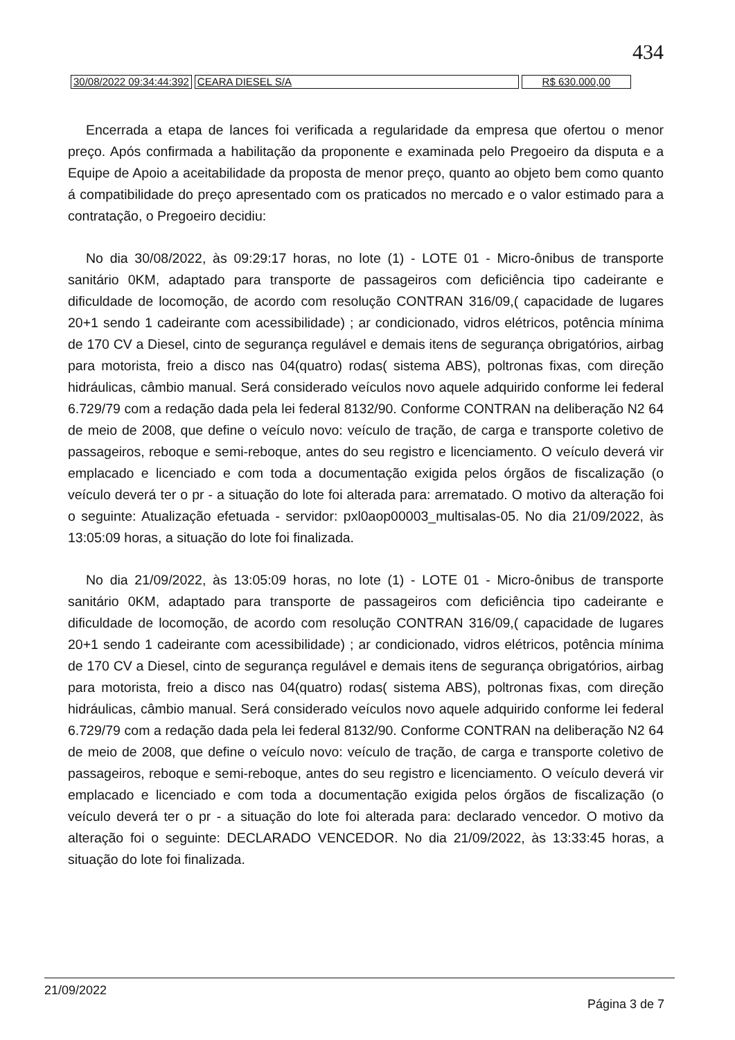434
| 30/08/2022 09:34:44:392 | CEARA DIESEL S/A | R$ 630.000,00 |
Encerrada a etapa de lances foi verificada a regularidade da empresa que ofertou o menor preço. Após confirmada a habilitação da proponente e examinada pelo Pregoeiro da disputa e a Equipe de Apoio a aceitabilidade da proposta de menor preço, quanto ao objeto bem como quanto á compatibilidade do preço apresentado com os praticados no mercado e o valor estimado para a contratação, o Pregoeiro decidiu:
No dia 30/08/2022, às 09:29:17 horas, no lote (1) - LOTE 01 - Micro-ônibus de transporte sanitário 0KM, adaptado para transporte de passageiros com deficiência tipo cadeirante e dificuldade de locomoção, de acordo com resolução CONTRAN 316/09,( capacidade de lugares 20+1 sendo 1 cadeirante com acessibilidade) ; ar condicionado, vidros elétricos, potência mínima de 170 CV a Diesel, cinto de segurança regulável e demais itens de segurança obrigatórios, airbag para motorista, freio a disco nas 04(quatro) rodas( sistema ABS), poltronas fixas, com direção hidráulicas, câmbio manual. Será considerado veículos novo aquele adquirido conforme lei federal 6.729/79 com a redação dada pela lei federal 8132/90. Conforme CONTRAN na deliberação N2 64 de meio de 2008, que define o veículo novo: veículo de tração, de carga e transporte coletivo de passageiros, reboque e semi-reboque, antes do seu registro e licenciamento. O veículo deverá vir emplacado e licenciado e com toda a documentação exigida pelos órgãos de fiscalização (o veículo deverá ter o pr - a situação do lote foi alterada para: arrematado. O motivo da alteração foi o seguinte: Atualização efetuada - servidor: pxl0aop00003_multisalas-05. No dia 21/09/2022, às 13:05:09 horas, a situação do lote foi finalizada.
No dia 21/09/2022, às 13:05:09 horas, no lote (1) - LOTE 01 - Micro-ônibus de transporte sanitário 0KM, adaptado para transporte de passageiros com deficiência tipo cadeirante e dificuldade de locomoção, de acordo com resolução CONTRAN 316/09,( capacidade de lugares 20+1 sendo 1 cadeirante com acessibilidade) ; ar condicionado, vidros elétricos, potência mínima de 170 CV a Diesel, cinto de segurança regulável e demais itens de segurança obrigatórios, airbag para motorista, freio a disco nas 04(quatro) rodas( sistema ABS), poltronas fixas, com direção hidráulicas, câmbio manual. Será considerado veículos novo aquele adquirido conforme lei federal 6.729/79 com a redação dada pela lei federal 8132/90. Conforme CONTRAN na deliberação N2 64 de meio de 2008, que define o veículo novo: veículo de tração, de carga e transporte coletivo de passageiros, reboque e semi-reboque, antes do seu registro e licenciamento. O veículo deverá vir emplacado e licenciado e com toda a documentação exigida pelos órgãos de fiscalização (o veículo deverá ter o pr - a situação do lote foi alterada para: declarado vencedor. O motivo da alteração foi o seguinte: DECLARADO VENCEDOR. No dia 21/09/2022, às 13:33:45 horas, a situação do lote foi finalizada.
21/09/2022 Página 3 de 7